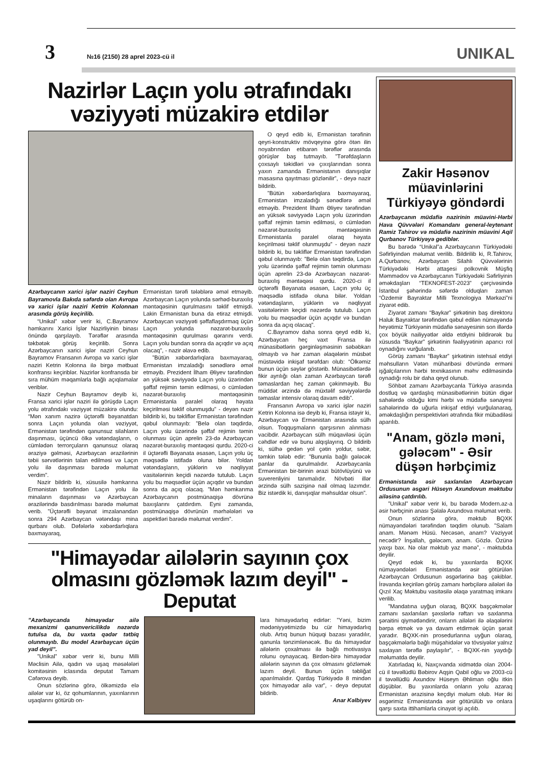3 №16 (2150) 28 aprel 2023-cü il UNIKAL
Nazirlər Laçın yolu ətrafındakı vəziyyəti müzakirə etdilər
Azərbaycanın xarici işlər naziri Ceyhun Bayramovla Bakıda səfərdə olan Avropa və xarici işlər naziri Ketrin Kolonnan arasında görüş keçirilib.
“Unikal” xəbər verir ki, C.Bayramov həmkarını Xarici İşlər Nazirliyinin binası önündə qarşılayıb. Tərəflər arasında təkbətək görüş keçirilib. Sonra Azərbaycanın xarici işlər naziri Ceyhun Bayramov Fransanın Avropa və xarici işlər naziri Ketrin Kolonna ilə birgə mətbuat konfransı keçiriblər. Nazirlər konfransda bir sıra mühüm məqamlarla bağlı açıqlamalar veriblər.
Nazir Ceyhun Bayramov deyib ki, Fransa xarici işlər naziri ilə görüşdə Laçın yolu ətrafındakı vəziyyət müzakirə olundu: “Mən xanım nazirə üçtərəfli bəyanatdan sonra Laçın yolunda olan vəziyyət, Ermənistan tərəfindən qanunsuz silahların daşınması, üçüncü ölkə vətəndaşların, o cümlədən terrorçuların qanunsuz olaraq əraziyə gəlməsi, Azərbaycan ərazilərinin təbii sərvətlərinin talan edilməsi və Laçın yolu ilə daşınması barədə məlumat verdim”.
Nazir bildirib ki, xüsusilə həmkarına Ermənistan tərəfindən Laçın yolu ilə minaların daşınması və Azərbaycan ərazilərində basdırılması barədə məlumat verib. ”Üçtərəfli bəyanat imzalanandan sonra 294 Azərbaycan vətəndaşı mina qurbanı olub. Dəfələrlə xəbərdarlıqlara baxmayaraq,
Ermənistan tərəfi tələblərə əməl etməyib. Azərbaycan Laçın yolunda sərhəd-buraxılış məntəqəsinin qurulmasını təklif etmişdi. Lakin Ermənistan buna da etiraz etmişdi. Azərbaycan vəziyyəti şəffaflaşdırmaq üçün Laçın yolunda nəzarət-buraxılış məntəqəsinin qurulması qərarını verdi. Laçın yolu bundan sonra da açıqdır və açıq olacaq”, - nazir əlavə edib.
”Bütün xəbərdarlıqlara baxmayaraq, Ermənistan imzaladığı sənədlərə əməl etməyib. Prezident İlham Əliyev tərəfindən ən yüksək səviyyədə Laçın yolu üzərindən şəffaf rejimin təmin edilməsi, o cümlədən nəzarət-buraxılış məntəqəsinin Ermənistanla paralel olaraq həyata keçirilməsi təklif olunmuşdu” - deyən nazir bildirib ki, bu təkliflər Ermənistan tərəfindən qəbul olunmayıb: ”Belə olan təqdirdə, Laçın yolu üzərində şəffaf rejimin təmin olunması üçün aprelin 23-də Azərbaycan nəzarət-buraxılış məntəqəsi qurdu. 2020-ci il üçtərəfli Bəyanata əsasən, Laçın yolu üç məqsədlə istifadə oluna bilər. Yoldan vətəndaşların, yüklərin və nəqliyyat vasitələrinin keçidi nəzərdə tutulub. Laçın yolu bu məqsədlər üçün açıqdır və bundan sonra da açıq olacaq. ”Mən həmkarıma Azərbaycanın postmünaqişə dövrünə baxışlarını çatdırdım. Eyni zamanda, postmünaqişə dövrünün mərhələləri və aspektləri barədə məlumat verdim”.
O qeyd edib ki, Ermənistan tərəfinin qeyri-konstruktiv mövqeyinə görə ötən ilin noyabrından etibarən tərəflər arasında görüşlər baş tutmayıb. ”Tərəfdaşların çoxsaylı təkidləri və çıxışlarından sonra yaxın zamanda Ermənistanın danışıqlar masasına qayıtması gözlənilir”, - deyə nazir bildirib.
”Bütün xəbərdarlıqlara baxmayaraq, Ermənistan imzaladığı sənədlərə əməl etməyib. Prezident İlham Əliyev tərəfindən ən yüksək səviyyədə Laçın yolu üzərindən şəffaf rejimin təmin edilməsi, o cümlədən nəzarət-buraxılış məntəqəsinin Ermənistanla paralel olaraq həyata keçirilməsi təklif olunmuşdu” - deyən nazir bildirib ki, bu təkliflər Ermənistan tərəfindən qəbul olunmayıb: ”Belə olan təqdirdə, Laçın yolu üzərində şəffaf rejimin təmin olunması üçün aprelin 23-də Azərbaycan nəzarət-buraxılış məntəqəsi qurdu. 2020-ci il üçtərəfli Bəyanata əsasən, Laçın yolu üç məqsədlə istifadə oluna bilər. Yoldan vətəndaşların, yüklərin və nəqliyyat vasitələrinin keçidi nəzərdə tutulub. Laçın yolu bu məqsədlər üçün açıqdır və bundan sonra da açıq olacaq”.
C.Bayramov daha sonra qeyd edib ki, Azərbaycan heç vaxt Fransa ilə münasibətlərin gərginləşməsinin səbəbkarı olmayıb və hər zaman əlaqələrin müsbət müstəvidə inkişaf tərəfdarı olub: “Ölkəmiz bunun üçün səylər göstərib. Münasibətlərdə fikir ayrılığı olan zaman Azərbaycan tərəfi təmaslardan heç zaman çəkinməyib. Bu müddət ərzində də müxtəlif səviyyələrdə təmaslar intensiv olaraq davam edib”.
Fransanın Avropa və xarici işlər naziri Ketrin Kolonna isə deyib ki, Fransa istəyir ki, Azərbaycan və Ermənistan arasında sülh olsun. Toqquşmaların qarşısının alınması vacibdir. Azərbaycan sülh müqaviləsi üçün cəhdlər edir və bunu alqışlayırıq. O bildirib ki, sülhə gedən yol çətin yoldur, səbir, təmkin tələb edir: ”Bununla bağlı gələcək panlar da qurulmalıdır. Azərbaycanla Ermənistan bir-birinin ərazi bütövlüyünü və suverenliyini tanımalıdır. Növbəti illər ərzində sülh sazişinə nail olmaq lazımdır. Biz istərdik ki, danışıqlar məhsuldar olsun”.
"Himayədar ailələrin sayının çox olmasını gözləmək lazım deyil" - Deputat
”Azərbaycanda himayədar ailə mexanizmi qanunvericilikdə nəzərdə tutulsa da, bu vaxta qədər tətbiq olunmayıb. Bu model Azərbaycan üçün yad deyil”.
”Unikal” xəbər verir ki, bunu Milli Məclisin Ailə, qadın və uşaq məsələləri komitəsinin iclasında deputat Tamam Cəfərova deyib.
Onun sözlərinə görə, ölkəmizdə elə ailələr var ki, öz qohumlarının, yaxınlarının uşaqlarını götürüb on-
lara himayədarlıq edirlər: ”Yəni, bizim mədəniyyətimizdə bu cür himayədarlıq olub. Artıq bunun hüquqi bazası yaradılır, qanunla tənzimlənəcək. Bu da himayədar ailələrin çoxalması ilə bağlı motivasiya rolunu oynayacaq. Birdən-birə himayədar ailələrin sayının da çox olmasını gözləmək lazım deyil. Bunun üçün təbliğat aparılmalıdır. Qardaş Türkiyədə 8 mindən çox himayədar ailə var”, - deyə deputat bildirib.
Anar Kəlbiyev
Zakir Həsənov müavinlərini Türkiyəyə göndərdi
Azərbaycanın müdafiə nazirinin müavini-Hərbi Hava Qüvvələri Komandanı general-leytenant Ramiz Tahirov və müdafiə nazirinin müavini Aqil Qurbanov Türkiyəyə gedibl­ər.
Bu barədə “Unikal”a Azərbaycanın Türkiyədəki Səfirliyindən məlumat verilib. Bildirilib ki, R.Tahirov, A.Qurbanov, Azərbaycan Silahlı Qüvvələrinin Türkiyədəki Hərbi attaşesi polkovnik Müşfiq Məmmədov və Azərbaycanın Türkiyədəki Səfirliyinin əməkdaşları “TEKNOFEST-2023” çərçivəsində İstanbul şəhərində səfərdə olduqları zaman “Özdemir Bayraktar Milli Texnologiya Mərkəzi”ni ziyarət edib.
Ziyarət zamanı “Baykar” şirkətinin baş direktoru Haluk Bayraktar tərəfindən qəbul edilən nümayəndə heyətimiz Türkiyənin müdafiə sənayesinin son illərdə çox böyük nailiyyətlər əldə etdiyini bildirərək bu xüsusda “Baykar” şirkətinin fəaliyyətinin aparıcı rol oynadığını vurğulanıb.
Görüş zamanı “Baykar” şirkətinin istehsal etdiyi məhsulların Vətən müharibəsi dövründə erməni işğalçılarının hərbi texnikasının məhv edilməsində oynadığı rolu bir daha qeyd olunub.
Söhbət zamanı Azərbaycanla Türkiyə arasında dostluq və qardaşlıq münasibətlərinin bütün digər sahələrdə olduğu kimi hərbi və müdafiə sənayesi sahələrində də uğurla inkişaf etdiyi vurğulanaraq, əməkdaşlığın perspektivləri ətrafında fikir mübadiləsi aparılıb.
"Anam, gözlə məni, gələcəm" - Əsir düşən hərbçimiz
Ermənistanda əsir saxlanılan Azərbaycan Ordusunun əsgəri Hüseyn Axundovun məktubu ailəsinə çatdırılıb.
”Unikal” xəbər verir ki, bu barədə Modern.az-a əsir hərbçinin anası Şəlalə Axundova məlumat verib.
Onun sözlərinə görə, məktub BQXK nümayəndələri tərəfindən təqdim olunub. ”Salam anam. Mənəm Hüsü. Necəsən, anam? Vəziyyət necədir? İnşallah, gələcəm, anam. Gözlə. Özünə yaxşı bax. Nə olar məktub yaz mənə”, - məktubda deyilir.
Qeyd edək ki, bu yaxınlarda BQXK nümayəndələri Ermənistanda əsir götürülən Azərbaycan Ordusunun əsgərlərinə baş çəkiblər. İrəvanda keçirilən görüş zamanı hərbçilərə ailələri ilə Qızıl Xaç Məktubu vasitəsilə əlaqə yaratmaq imkanı verilib.
”Mandatına uyğun olaraq, BQXK başçəkmələr zamanı saxlanılan şəxslərlə rəftarı və saxlanma şəraitini qiymətləndirir, onların ailələri ilə əlaqələrini bərpa etmək və ya davam etdirmək üçün şərait yaradır. BQXK-nin prosedurlarına uyğun olaraq, başçəkmələrlə bağlı müşahidələr və tövsiyələr yalnız saxlayan tərəflə paylaşılır”, - BQXK-nin yaydığı məlumatda deyilir.
Xatırladaq ki, Naxçıvanda xidmətdə olan 2004-cü il təvəllüdlü Bəbirov Aqşin Qabil oğlu və 2003-cü il təvəllüdlü Axundov Hüseyn Əhliman oğlu itkin düşüblər. Bu yaxınlarda onların yolu azaraq Ermənistan ərazisinə keçdiyi məlum olub. Hər iki əsgərimiz Ermənistanda əsir götürülüb və onlara qarşı saxta ittihamlarla cinayət işi açılıb.